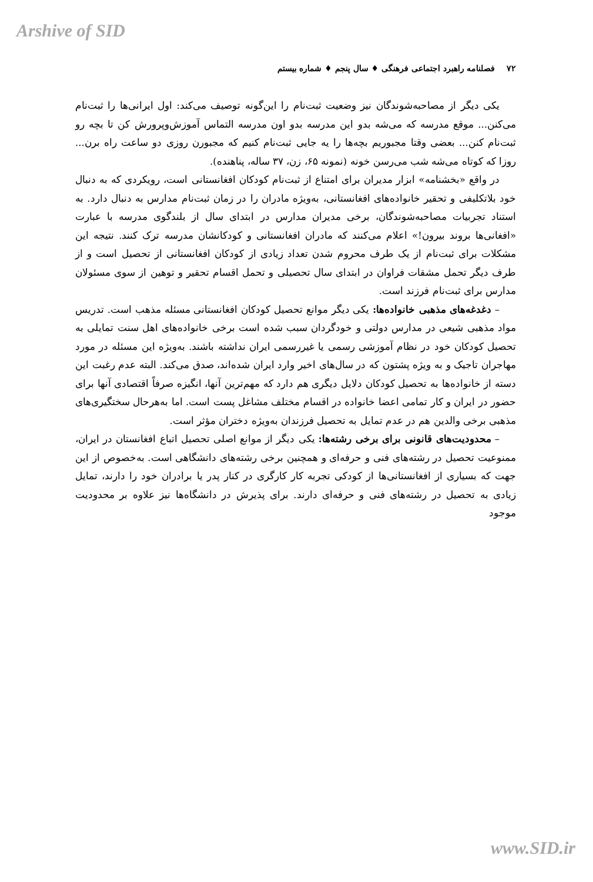Arshive of SID
۷۲ فصلنامه راهبرد اجتماعی فرهنگی ♦ سال پنجم ♦ شماره بیستم
یکی دیگر از مصاحبه‌شوندگان نیز وضعیت ثبت‌نام را این‌گونه توصیف می‌کند: اول ایرانی‌ها را ثبت‌نام می‌کنن... موقع مدرسه که می‌شه بدو این مدرسه بدو اون مدرسه التماس آموزش‌وپرورش کن تا بچه رو ثبت‌نام کنن... بعضی وقتا مجبوریم بچه‌ها را یه جایی ثبت‌نام کنیم که مجبورن روزی دو ساعت راه برن... روزا که کوتاه می‌شه شب می‌رسن خونه (نمونه ۶۵، زن، ۳۷ ساله، پناهنده).
در واقع «بخشنامه» ابزار مدیران برای امتناع از ثبت‌نام کودکان افغانستانی است، رویکردی که به دنبال خود بلاتکلیفی و تحقیر خانواده‌های افغانستانی، به‌ویژه مادران را در زمان ثبت‌نام مدارس به دنبال دارد. به استناد تجربیات مصاحبه‌شوندگان، برخی مدیران مدارس در ابتدای سال از بلندگوی مدرسه با عبارت «افغانی‌ها بروند بیرون!» اعلام می‌کنند که مادران افغانستانی و کودکانشان مدرسه ترک کنند. نتیجه این مشکلات برای ثبت‌نام از یک طرف محروم شدن تعداد زیادی از کودکان افغانستانی از تحصیل است و از طرف دیگر تحمل مشقات فراوان در ابتدای سال تحصیلی و تحمل اقسام تحقیر و توهین از سوی مسئولان مدارس برای ثبت‌نام فرزند است.
– دغدغه‌های مذهبی خانواده‌ها: یکی دیگر موانع تحصیل کودکان افغانستانی مسئله مذهب است. تدریس مواد مذهبی شیعی در مدارس دولتی و خودگردان سبب شده است برخی خانواده‌های اهل سنت تمایلی به تحصیل کودکان خود در نظام آموزشی رسمی یا غیررسمی ایران نداشته باشند. به‌ویژه این مسئله در مورد مهاجران تاجیک و به ویژه پشتون که در سال‌های اخیر وارد ایران شده‌اند، صدق می‌کند. البته عدم رغبت این دسته از خانواده‌ها به تحصیل کودکان دلایل دیگری هم دارد که مهم‌ترین آنها، انگیزه صرفاً اقتصادی آنها برای حضور در ایران و کار تمامی اعضا خانواده در اقسام مختلف مشاغل پست است. اما به‌هرحال سختگیری‌های مذهبی برخی والدین هم در عدم تمایل به تحصیل فرزندان به‌ویژه دختران مؤثر است.
– محدودیت‌های قانونی برای برخی رشته‌ها: یکی دیگر از موانع اصلی تحصیل اتباع افغانستان در ایران، ممنوعیت تحصیل در رشته‌های فنی و حرفه‌ای و همچنین برخی رشته‌های دانشگاهی است. به‌خصوص از این جهت که بسیاری از افغانستانی‌ها از کودکی تجربه کار کارگری در کنار پدر یا برادران خود را دارند، تمایل زیادی به تحصیل در رشته‌های فنی و حرفه‌ای دارند. برای پذیرش در دانشگاه‌ها نیز علاوه بر محدودیت موجود
www.SID.ir